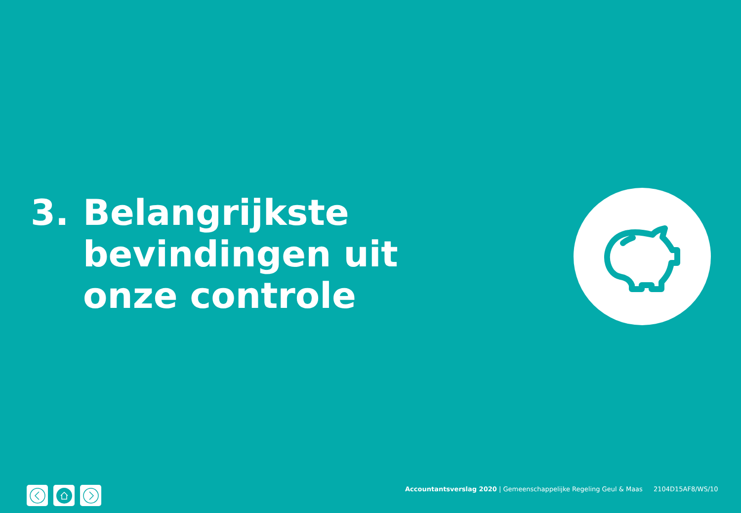3. Belangrijkste
bevindingen uit
onze controle
Accountantsverslag 2020 | Gemeenschappelijke Regeling Geul & Maas 2104D15AF8/WS/10